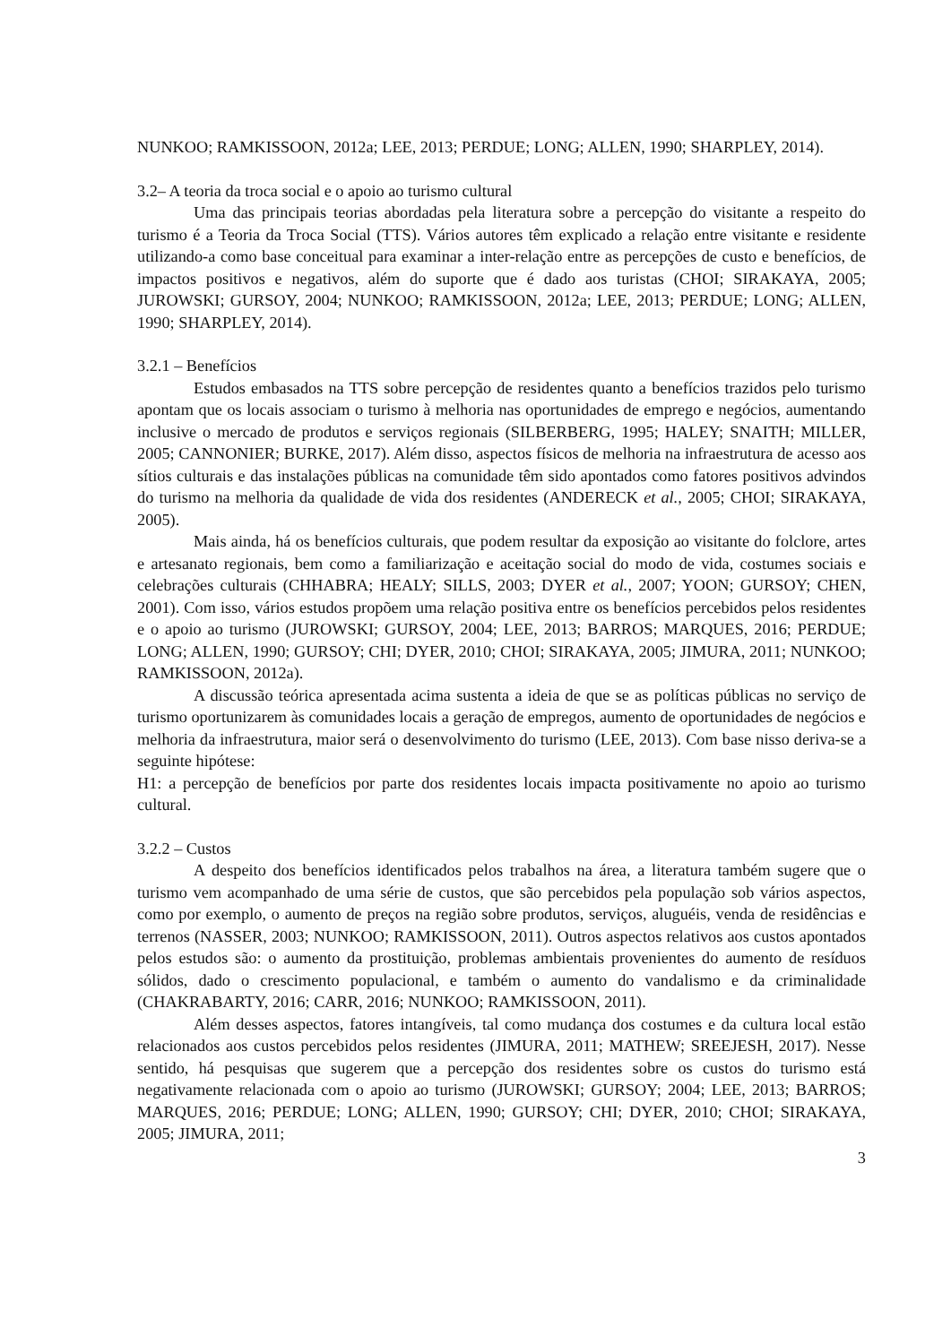NUNKOO; RAMKISSOON, 2012a; LEE, 2013; PERDUE; LONG; ALLEN, 1990; SHARPLEY, 2014).
3.2– A teoria da troca social e o apoio ao turismo cultural
Uma das principais teorias abordadas pela literatura sobre a percepção do visitante a respeito do turismo é a Teoria da Troca Social (TTS). Vários autores têm explicado a relação entre visitante e residente utilizando-a como base conceitual para examinar a inter-relação entre as percepções de custo e benefícios, de impactos positivos e negativos, além do suporte que é dado aos turistas (CHOI; SIRAKAYA, 2005; JUROWSKI; GURSOY, 2004; NUNKOO; RAMKISSOON, 2012a; LEE, 2013; PERDUE; LONG; ALLEN, 1990; SHARPLEY, 2014).
3.2.1 – Benefícios
Estudos embasados na TTS sobre percepção de residentes quanto a benefícios trazidos pelo turismo apontam que os locais associam o turismo à melhoria nas oportunidades de emprego e negócios, aumentando inclusive o mercado de produtos e serviços regionais (SILBERBERG, 1995; HALEY; SNAITH; MILLER, 2005; CANNONIER; BURKE, 2017). Além disso, aspectos físicos de melhoria na infraestrutura de acesso aos sítios culturais e das instalações públicas na comunidade têm sido apontados como fatores positivos advindos do turismo na melhoria da qualidade de vida dos residentes (ANDERECK et al., 2005; CHOI; SIRAKAYA, 2005).
Mais ainda, há os benefícios culturais, que podem resultar da exposição ao visitante do folclore, artes e artesanato regionais, bem como a familiarização e aceitação social do modo de vida, costumes sociais e celebrações culturais (CHHABRA; HEALY; SILLS, 2003; DYER et al., 2007; YOON; GURSOY; CHEN, 2001). Com isso, vários estudos propõem uma relação positiva entre os benefícios percebidos pelos residentes e o apoio ao turismo (JUROWSKI; GURSOY, 2004; LEE, 2013; BARROS; MARQUES, 2016; PERDUE; LONG; ALLEN, 1990; GURSOY; CHI; DYER, 2010; CHOI; SIRAKAYA, 2005; JIMURA, 2011; NUNKOO; RAMKISSOON, 2012a).
A discussão teórica apresentada acima sustenta a ideia de que se as políticas públicas no serviço de turismo oportunizarem às comunidades locais a geração de empregos, aumento de oportunidades de negócios e melhoria da infraestrutura, maior será o desenvolvimento do turismo (LEE, 2013). Com base nisso deriva-se a seguinte hipótese:
H1: a percepção de benefícios por parte dos residentes locais impacta positivamente no apoio ao turismo cultural.
3.2.2 – Custos
A despeito dos benefícios identificados pelos trabalhos na área, a literatura também sugere que o turismo vem acompanhado de uma série de custos, que são percebidos pela população sob vários aspectos, como por exemplo, o aumento de preços na região sobre produtos, serviços, aluguéis, venda de residências e terrenos (NASSER, 2003; NUNKOO; RAMKISSOON, 2011). Outros aspectos relativos aos custos apontados pelos estudos são: o aumento da prostituição, problemas ambientais provenientes do aumento de resíduos sólidos, dado o crescimento populacional, e também o aumento do vandalismo e da criminalidade (CHAKRABARTY, 2016; CARR, 2016; NUNKOO; RAMKISSOON, 2011).
Além desses aspectos, fatores intangíveis, tal como mudança dos costumes e da cultura local estão relacionados aos custos percebidos pelos residentes (JIMURA, 2011; MATHEW; SREEJESH, 2017). Nesse sentido, há pesquisas que sugerem que a percepção dos residentes sobre os custos do turismo está negativamente relacionada com o apoio ao turismo (JUROWSKI; GURSOY; 2004; LEE, 2013; BARROS; MARQUES, 2016; PERDUE; LONG; ALLEN, 1990; GURSOY; CHI; DYER, 2010; CHOI; SIRAKAYA, 2005; JIMURA, 2011;
3